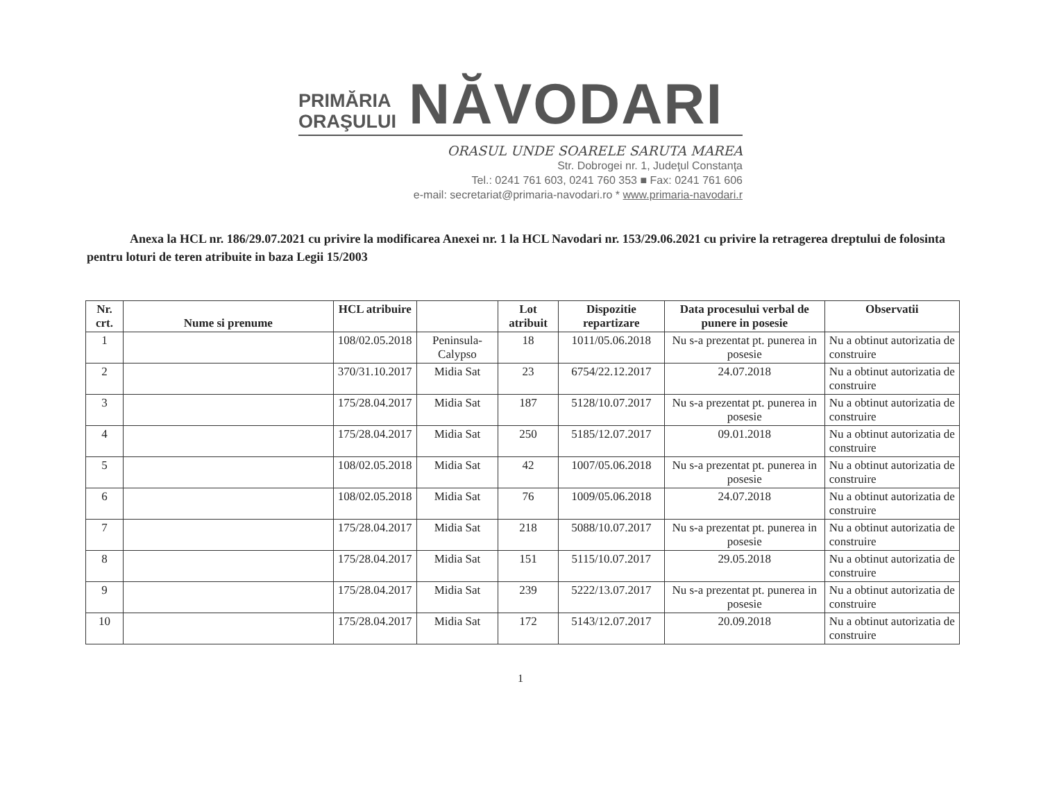PRIMĂRIA
ORAŞULUI
NĂVODARI
ORASUL UNDE SOARELE SARUTA MAREA
Str. Dobrogei nr. 1, Judeţul Constanţa
Tel.: 0241 761 603, 0241 760 353 ■ Fax: 0241 761 606
e-mail: secretariat@primaria-navodari.ro * www.primaria-navodari.r
Anexa la HCL nr. 186/29.07.2021 cu privire la modificarea Anexei nr. 1 la HCL Navodari nr. 153/29.06.2021 cu privire la retragerea dreptului de folosinta pentru loturi de teren atribuite in baza Legii 15/2003
| Nr. crt. | Nume si prenume | HCL atribuire | | Lot atribuit | Dispozitie repartizare | Data procesului verbal de punere in posesie | Observatii |
| --- | --- | --- | --- | --- | --- | --- | --- |
| 1 | | 108/02.05.2018 | Peninsula-Calypso | 18 | 1011/05.06.2018 | Nu s-a prezentat pt. punerea in posesie | Nu a obtinut autorizatia de construire |
| 2 | | 370/31.10.2017 | Midia Sat | 23 | 6754/22.12.2017 | 24.07.2018 | Nu a obtinut autorizatia de construire |
| 3 | | 175/28.04.2017 | Midia Sat | 187 | 5128/10.07.2017 | Nu s-a prezentat pt. punerea in posesie | Nu a obtinut autorizatia de construire |
| 4 | | 175/28.04.2017 | Midia Sat | 250 | 5185/12.07.2017 | 09.01.2018 | Nu a obtinut autorizatia de construire |
| 5 | | 108/02.05.2018 | Midia Sat | 42 | 1007/05.06.2018 | Nu s-a prezentat pt. punerea in posesie | Nu a obtinut autorizatia de construire |
| 6 | | 108/02.05.2018 | Midia Sat | 76 | 1009/05.06.2018 | 24.07.2018 | Nu a obtinut autorizatia de construire |
| 7 | | 175/28.04.2017 | Midia Sat | 218 | 5088/10.07.2017 | Nu s-a prezentat pt. punerea in posesie | Nu a obtinut autorizatia de construire |
| 8 | | 175/28.04.2017 | Midia Sat | 151 | 5115/10.07.2017 | 29.05.2018 | Nu a obtinut autorizatia de construire |
| 9 | | 175/28.04.2017 | Midia Sat | 239 | 5222/13.07.2017 | Nu s-a prezentat pt. punerea in posesie | Nu a obtinut autorizatia de construire |
| 10 | | 175/28.04.2017 | Midia Sat | 172 | 5143/12.07.2017 | 20.09.2018 | Nu a obtinut autorizatia de construire |
1